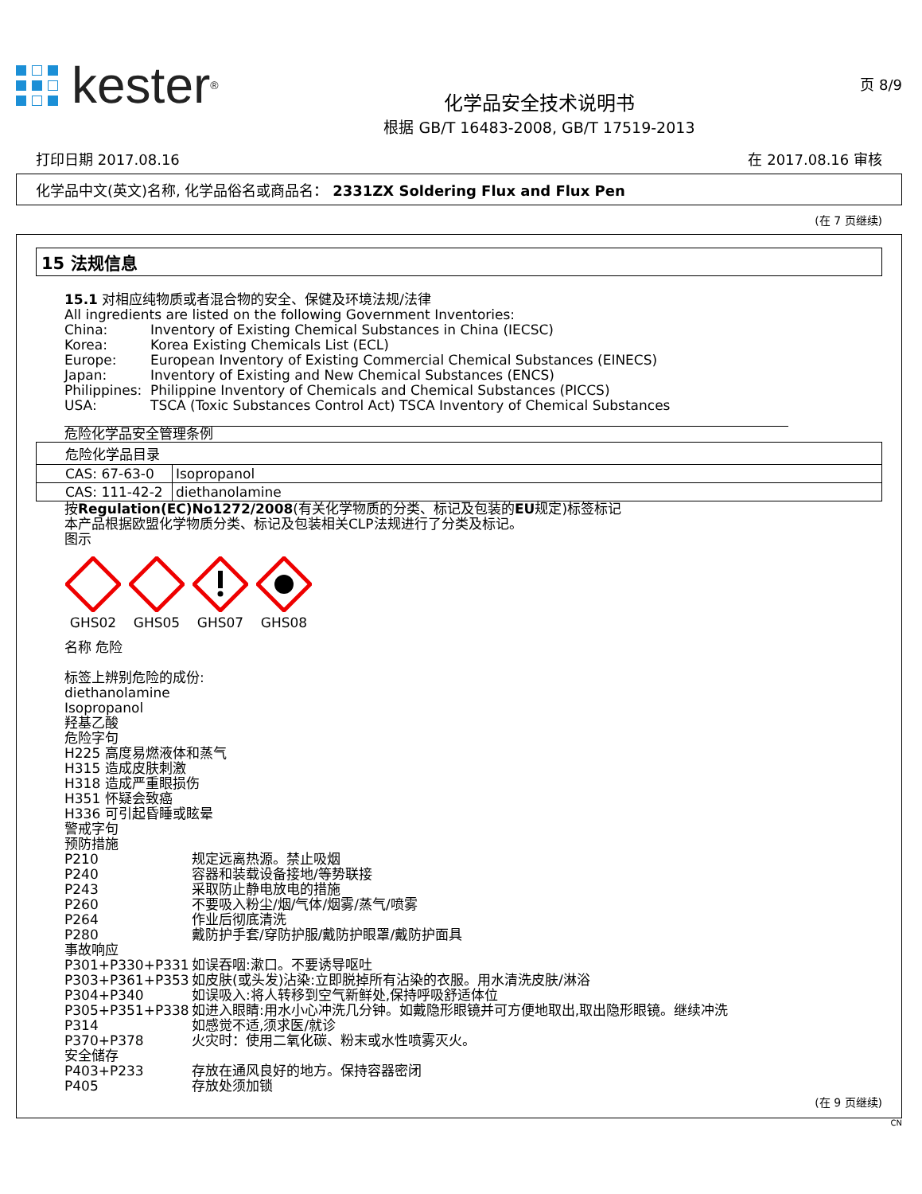kester<sup>®</sup>
化学品安全技术说明书
根据 GB/T 16483-2008, GB/T 17519-2013
页 8/9
打印日期 2017.08.16 在 2017.08.16 审核
化学品中文(英文)名称, 化学品俗名或商品名： 2331ZX Soldering Flux and Flux Pen
(在 7 页继续)
15 法规信息
15.1 对相应纯物质或者混合物的安全、保健及环境法规/法律
All ingredients are listed on the following Government Inventories:
China: Inventory of Existing Chemical Substances in China (IECSC) Korea: Korea Existing Chemicals List (ECL) Europe: European Inventory of Existing Commercial Chemical Substances (EINECS) Japan: Inventory of Existing and New Chemical Substances (ENCS) Philippines: Philippine Inventory of Chemicals and Chemical Substances (PICCS) USA: TSCA (Toxic Substances Control Act) TSCA Inventory of Chemical Substances
危险化学品安全管理条例
| 危险化学品目录 | |
| CAS: 67-63-0 | Isopropanol |
| CAS: 111-42-2 | diethanolamine |
按Regulation(EC)No1272/2008(有关化学物质的分类、标记及包装的EU规定)标签标记
本产品根据欧盟化学物质分类、标记及包装相关CLP法规进行了分类及标记。
图示
GHS02
GHS05
GHS07
GHS08
名称 危险
标签上辨别危险的成份:
diethanolamine
Isopropanol
羟基乙酸
危险字句
H225 高度易燃液体和蒸气
H315 造成皮肤刺激
H318 造成严重眼损伤
H351 怀疑会致癌
H336 可引起昏睡或眩晕
警戒字句
预防措施
P210 规定远离热源。禁止吸烟 P240 容器和装载设备接地/等势联接 P243 采取防止静电放电的措施 P260 不要吸入粉尘/烟/气体/烟雾/蒸气/喷雾 P264 作业后彻底清洗 P280 戴防护手套/穿防护服/戴防护眼罩/戴防护面具
事故响应
P301+P330+P331 如误吞咽:漱口。不要诱导呕吐 P303+P361+P353 如皮肤(或头发)沾染:立即脱掉所有沾染的衣服。用水清洗皮肤/淋浴 P304+P340 如误吸入:将人转移到空气新鲜处,保持呼吸舒适体位 P305+P351+P338 如进入眼睛:用水小心冲洗几分钟。如戴隐形眼镜并可方便地取出,取出隐形眼镜。继续冲洗 P314 如感觉不适,须求医/就诊 P370+P378 火灾时：使用二氧化碳、粉末或水性喷雾灭火。
安全储存
P403+P233 存放在通风良好的地方。保持容器密闭 P405 存放处须加锁
(在 9 页继续)
CN